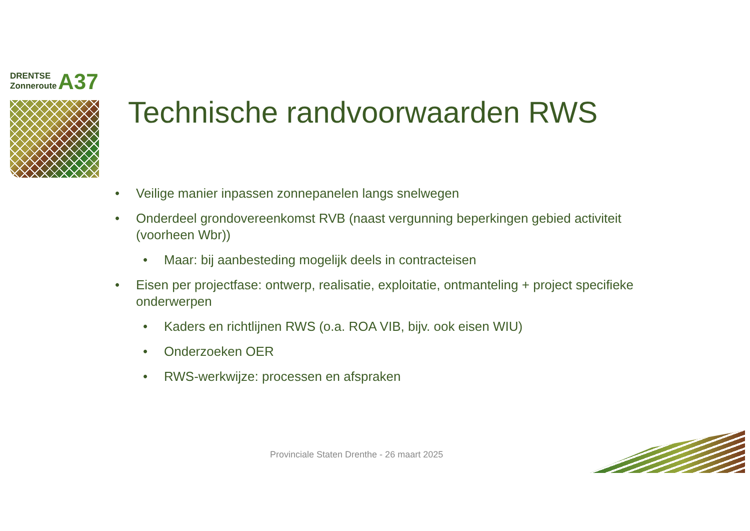DRENTSE
Zonneroute
A37
Technische randvoorwaarden RWS
• Veilige manier inpassen zonnepanelen langs snelwegen
• Onderdeel grondovereenkomst RVB (naast vergunning beperkingen gebied activiteit (voorheen Wbr))
• Maar: bij aanbesteding mogelijk deels in contracteisen
• Eisen per projectfase: ontwerp, realisatie, exploitatie, ontmanteling + project specifieke onderwerpen
• Kaders en richtlijnen RWS (o.a. ROA VIB, bijv. ook eisen WIU)
• Onderzoeken OER
• RWS-werkwijze: processen en afspraken
Provinciale Staten Drenthe - 26 maart 2025